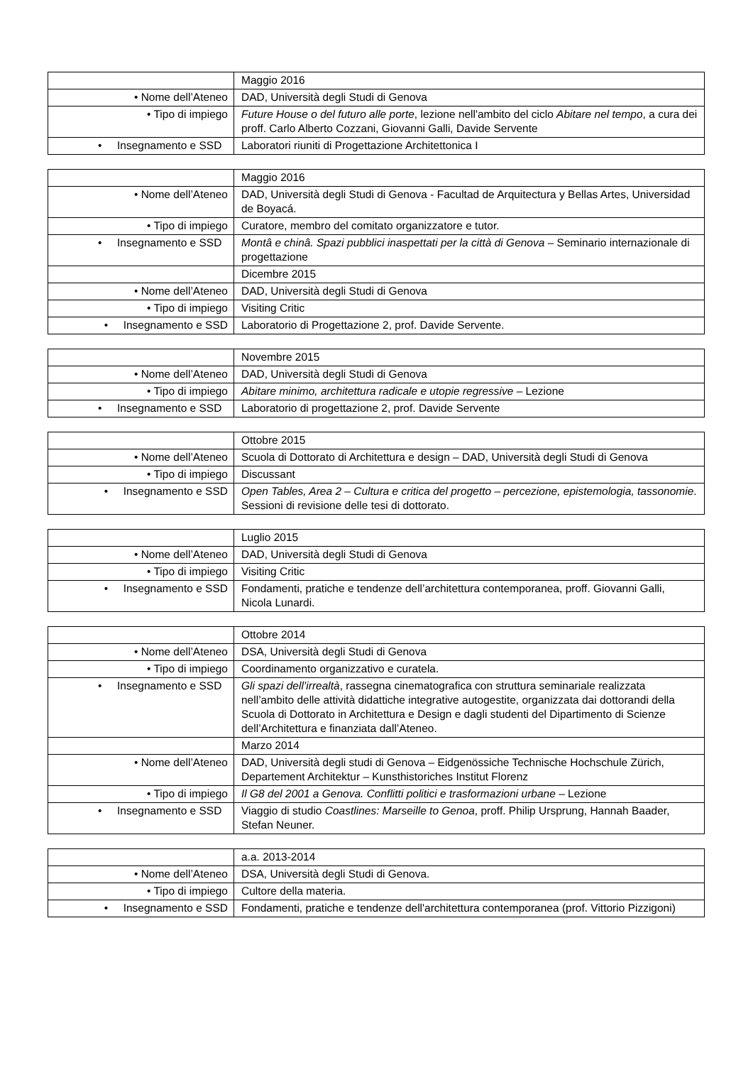| | Maggio 2016 |
| • Nome dell’Ateneo | DAD, Università degli Studi di Genova |
| • Tipo di impiego | Future House o del futuro alle porte , lezione nell'ambito del ciclo Abitare nel tempo , a cura dei proff. Carlo Alberto Cozzani, Giovanni Galli, Davide Servente |
| • Insegnamento e SSD | Laboratori riuniti di Progettazione Architettonica I |
| | Maggio 2016 |
| • Nome dell’Ateneo | DAD, Università degli Studi di Genova - Facultad de Arquitectura y Bellas Artes, Universidad de Boyacá. |
| • Tipo di impiego | Curatore, membro del comitato organizzatore e tutor. |
| • Insegnamento e SSD | Montâ e chinâ. Spazi pubblici inaspettati per la città di Genova – Seminario internazionale di progettazione |
| | Dicembre 2015 |
| • Nome dell’Ateneo | DAD, Università degli Studi di Genova |
| • Tipo di impiego | Visiting Critic |
| • Insegnamento e SSD | Laboratorio di Progettazione 2, prof. Davide Servente. |
| | Novembre 2015 |
| • Nome dell’Ateneo | DAD, Università degli Studi di Genova |
| • Tipo di impiego | Abitare minimo, architettura radicale e utopie regressive – Lezione |
| • Insegnamento e SSD | Laboratorio di progettazione 2, prof. Davide Servente |
| | Ottobre 2015 |
| • Nome dell’Ateneo | Scuola di Dottorato di Architettura e design – DAD, Università degli Studi di Genova |
| • Tipo di impiego | Discussant |
| • Insegnamento e SSD | Open Tables, Area 2 – Cultura e critica del progetto – percezione, epistemologia, tassonomie . Sessioni di revisione delle tesi di dottorato. |
| | Luglio 2015 |
| • Nome dell’Ateneo | DAD, Università degli Studi di Genova |
| • Tipo di impiego | Visiting Critic |
| • Insegnamento e SSD | Fondamenti, pratiche e tendenze dell’architettura contemporanea, proff. Giovanni Galli, Nicola Lunardi. |
| | Ottobre 2014 |
| • Nome dell’Ateneo | DSA, Università degli Studi di Genova |
| • Tipo di impiego | Coordinamento organizzativo e curatela. |
| • Insegnamento e SSD | Gli spazi dell’irrealtà , rassegna cinematografica con struttura seminariale realizzata nell’ambito delle attività didattiche integrative autogestite, organizzata dai dottorandi della Scuola di Dottorato in Architettura e Design e dagli studenti del Dipartimento di Scienze dell’Architettura e finanziata dall’Ateneo. |
| | Marzo 2014 |
| • Nome dell’Ateneo | DAD, Università degli studi di Genova – Eidgenössiche Technische Hochschule Zürich, Departement Architektur – Kunsthistoriches Institut Florenz |
| • Tipo di impiego | Il G8 del 2001 a Genova. Conflitti politici e trasformazioni urbane – Lezione |
| • Insegnamento e SSD | Viaggio di studio Coastlines: Marseille to Genoa , proff. Philip Ursprung, Hannah Baader, Stefan Neuner. |
| | a.a. 2013-2014 |
| • Nome dell’Ateneo | DSA, Università degli Studi di Genova. |
| • Tipo di impiego | Cultore della materia. |
| • Insegnamento e SSD | Fondamenti, pratiche e tendenze dell'architettura contemporanea (prof. Vittorio Pizzigoni) |